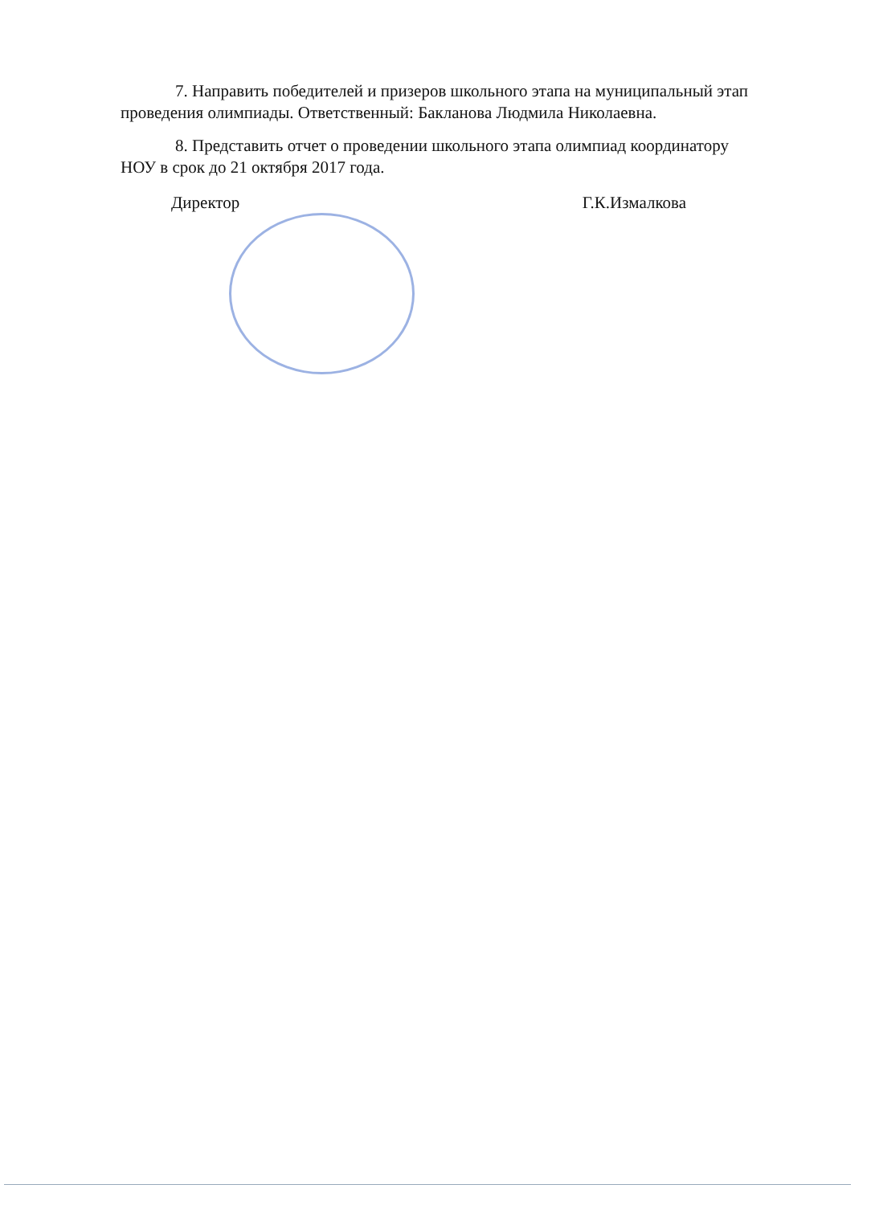7. Направить победителей и призеров школьного этапа на муниципальный этап проведения олимпиады. Ответственный: Бакланова Людмила Николаевна.
8. Представить отчет о проведении школьного этапа олимпиад координатору НОУ в срок до 21 октября 2017 года.
Директор Г.К.Измалкова